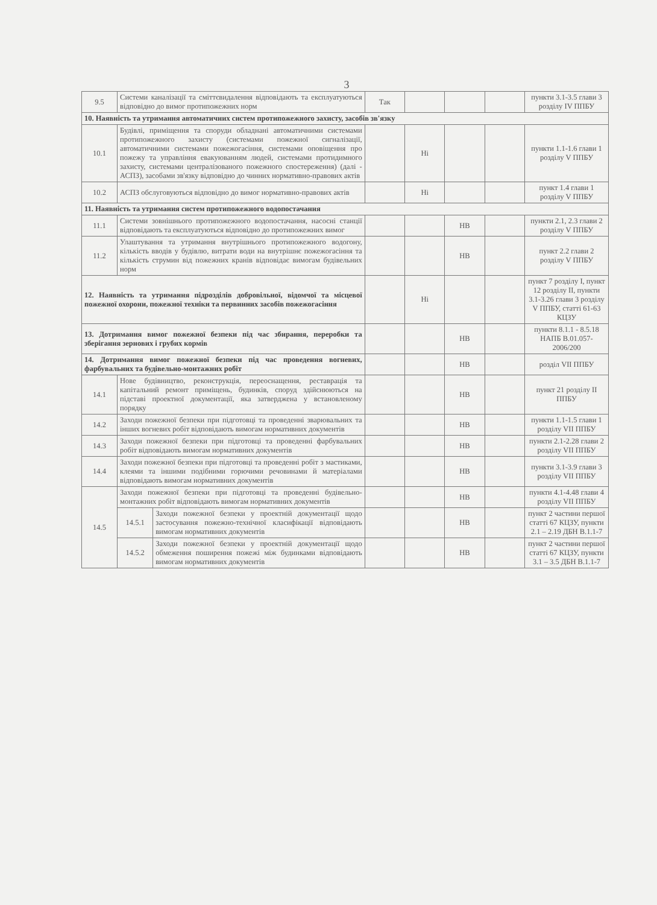3
| 9.5 | Системи каналізації та сміттєвидалення відповідають та експлуатуються відповідно до вимог протипожежних норм | | Так | | | | пункти 3.1-3.5 глави 3 розділу IV ППБУ |
| 10. Наявність та утримання автоматичних систем протипожежного захисту, засобів зв'язку | | | | | | | |
| 10.1 | Будівлі, приміщення та споруди обладнані автоматичними системами протипожежного захисту (системами пожежної сигналізації, автоматичними системами пожежогасіння, системами оповіщення про пожежу та управління евакуюванням людей, системами протидимного захисту, системами централізованого пожежного спостереження) (далі - АСПЗ), засобами зв'язку відповідно до чинних нормативно-правових актів | | | Ні | | | пункти 1.1-1.6 глави 1 розділу V ППБУ |
| 10.2 | АСПЗ обслуговуються відповідно до вимог нормативно-правових актів | | | Ні | | | пункт 1.4 глави 1 розділу V ППБУ |
| 11. Наявність та утримання систем протипожежного водопостачання | | | | | | | |
| 11.1 | Системи зовнішнього протипожежного водопостачання, насосні станції відповідають та експлуатуються відповідно до протипожежних вимог | | | | НВ | | пункти 2.1, 2.3 глави 2 розділу V ППБУ |
| 11.2 | Улаштування та утримання внутрішнього протипожежного водогону, кількість вводів у будівлю, витрати води на внутрішнє пожежогасіння та кількість струмин від пожежних кранів відповідає вимогам будівельних норм | | | | НВ | | пункт 2.2 глави 2 розділу V ППБУ |
| 12. Наявність та утримання підрозділів добровільної, відомчої та місцевої пожежної охорони, пожежної техніки та первинних засобів пожежогасіння | | | | Ні | | | пункт 7 розділу I, пункт 12 розділу II, пункти 3.1-3.26 глави 3 розділу V ППБУ, статті 61-63 КЦЗУ |
| 13. Дотримання вимог пожежної безпеки під час збирання, переробки та зберігання зернових і грубих кормів | | | | | НВ | | пункти 8.1.1 - 8.5.18 НАПБ В.01.057-2006/200 |
| 14. Дотримання вимог пожежної безпеки під час проведення вогневих, фарбувальних та будівельно-монтажних робіт | | | | | НВ | | розділ VII ППБУ |
| 14.1 | Нове будівництво, реконструкція, переоснащення, реставрація та капітальний ремонт приміщень, будинків, споруд здійснюються на підставі проектної документації, яка затверджена у встановленому порядку | | | | НВ | | пункт 21 розділу II ППБУ |
| 14.2 | Заходи пожежної безпеки при підготовці та проведенні зварювальних та інших вогневих робіт відповідають вимогам нормативних документів | | | | НВ | | пункти 1.1-1.5 глави 1 розділу VII ППБУ |
| 14.3 | Заходи пожежної безпеки при підготовці та проведенні фарбувальних робіт відповідають вимогам нормативних документів | | | | НВ | | пункти 2.1-2.28 глави 2 розділу VII ППБУ |
| 14.4 | Заходи пожежної безпеки при підготовці та проведенні робіт з мастиками, клеями та іншими подібними горючими речовинами й матеріалами відповідають вимогам нормативних документів | | | | НВ | | пункти 3.1-3.9 глави 3 розділу VII ППБУ |
| 14.5 | Заходи пожежної безпеки при підготовці та проведенні будівельно-монтажних робіт відповідають вимогам нормативних документів | | | | НВ | | пункти 4.1-4.48 глави 4 розділу VII ППБУ |
| | 14.5.1 | Заходи пожежної безпеки у проектній документації щодо застосування пожежно-технічної класифікації відповідають вимогам нормативних документів | | | НВ | | пункт 2 частини першої статті 67 КЦЗУ, пункти 2.1 – 2.19 ДБН В.1.1-7 |
| | 14.5.2 | Заходи пожежної безпеки у проектній документації щодо обмеження поширення пожежі між будинками відповідають вимогам нормативних документів | | | НВ | | пункт 2 частини першої статті 67 КЦЗУ, пункти 3.1 – 3.5 ДБН В.1.1-7 |